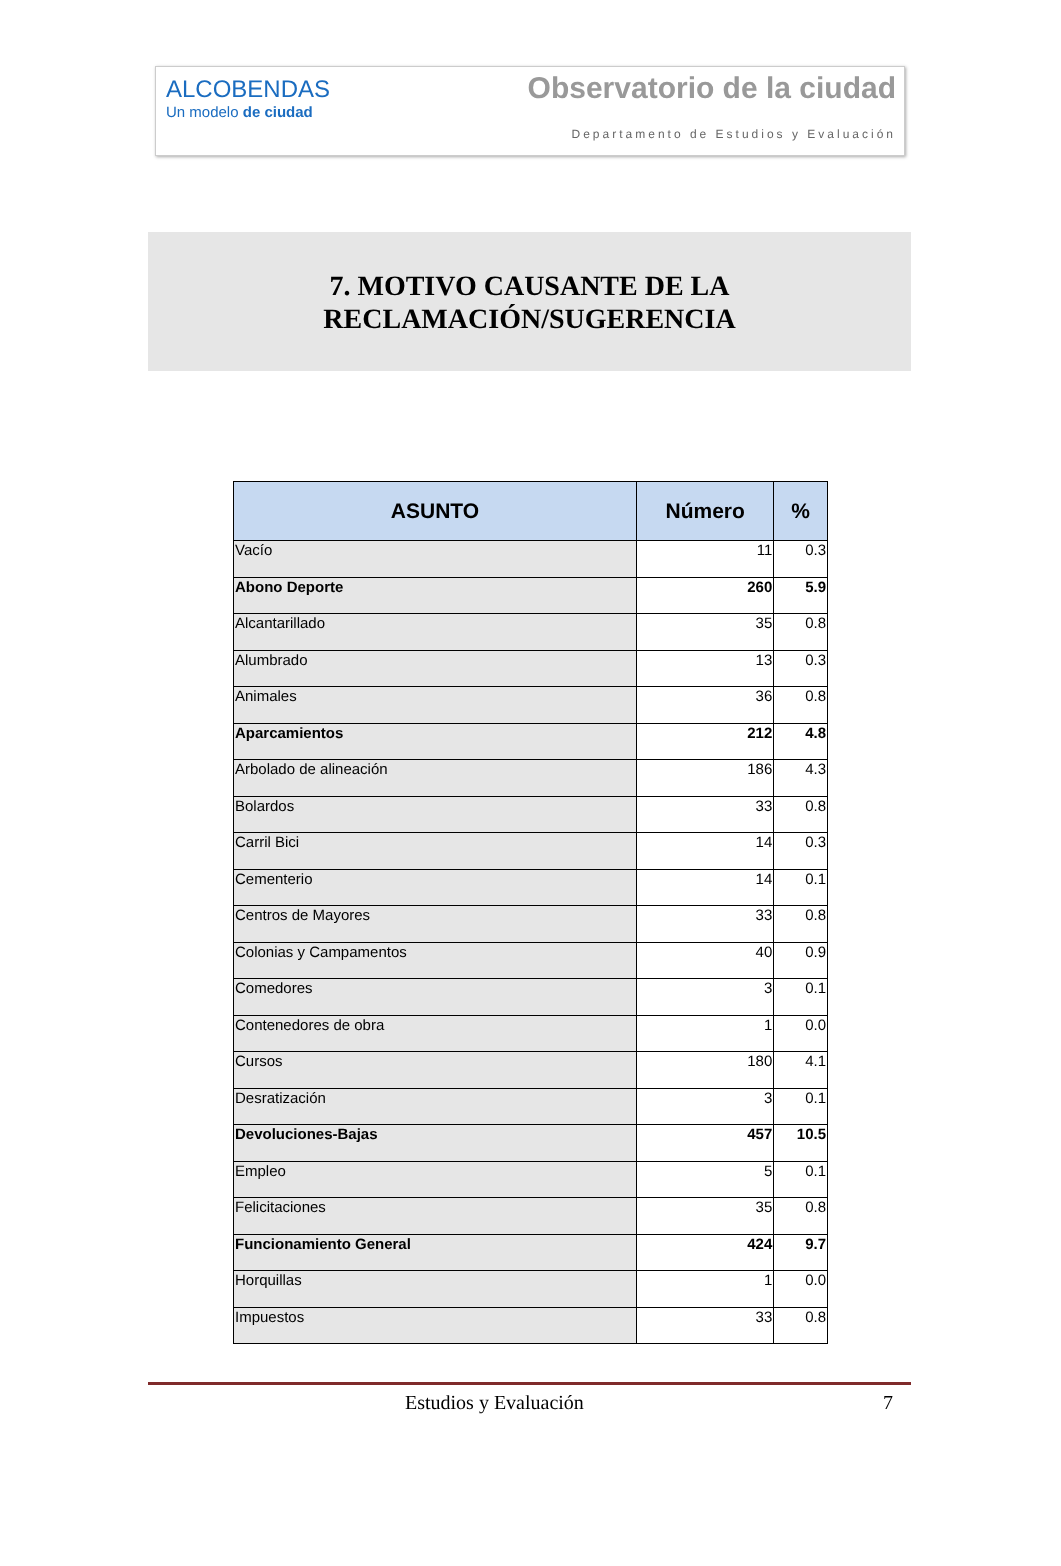ALCOBENDAS
Un modelo de ciudad
Observatorio de la ciudad
Departamento de Estudios y Evaluación
7. MOTIVO CAUSANTE DE LA
RECLAMACIÓN/SUGERENCIA
| ASUNTO | Número | % |
| --- | --- | --- |
| Vacío | 11 | 0.3 |
| Abono Deporte | 260 | 5.9 |
| Alcantarillado | 35 | 0.8 |
| Alumbrado | 13 | 0.3 |
| Animales | 36 | 0.8 |
| Aparcamientos | 212 | 4.8 |
| Arbolado de alineación | 186 | 4.3 |
| Bolardos | 33 | 0.8 |
| Carril Bici | 14 | 0.3 |
| Cementerio | 14 | 0.1 |
| Centros de Mayores | 33 | 0.8 |
| Colonias y Campamentos | 40 | 0.9 |
| Comedores | 3 | 0.1 |
| Contenedores de obra | 1 | 0.0 |
| Cursos | 180 | 4.1 |
| Desratización | 3 | 0.1 |
| Devoluciones-Bajas | 457 | 10.5 |
| Empleo | 5 | 0.1 |
| Felicitaciones | 35 | 0.8 |
| Funcionamiento General | 424 | 9.7 |
| Horquillas | 1 | 0.0 |
| Impuestos | 33 | 0.8 |
Estudios y Evaluación 7